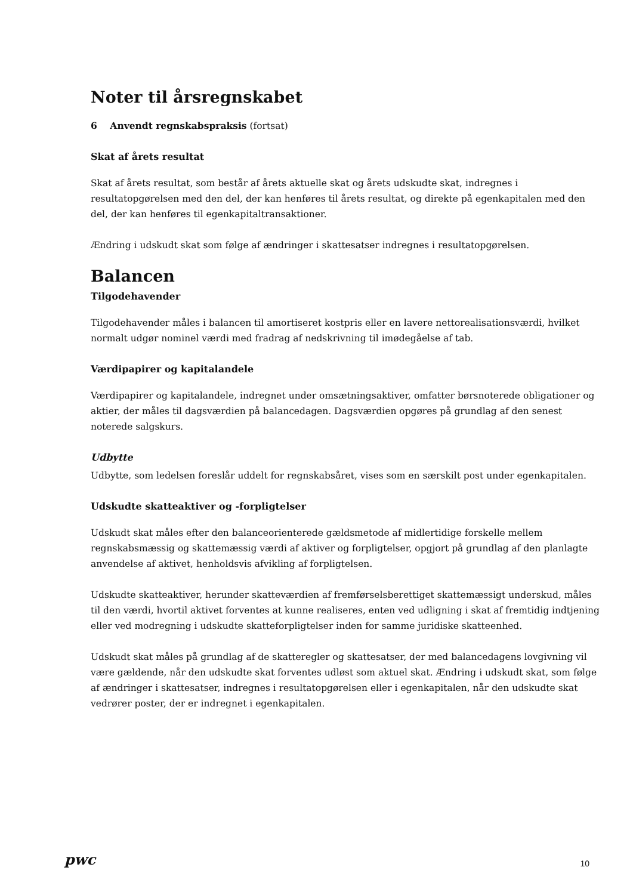Noter til årsregnskabet
6 Anvendt regnskabspraksis (fortsat)
Skat af årets resultat
Skat af årets resultat, som består af årets aktuelle skat og årets udskudte skat, indregnes i resultatopgørelsen med den del, der kan henføres til årets resultat, og direkte på egenkapitalen med den del, der kan henføres til egenkapitaltransaktioner.
Ændring i udskudt skat som følge af ændringer i skattesatser indregnes i resultatopgørelsen.
Balancen
Tilgodehavender
Tilgodehavender måles i balancen til amortiseret kostpris eller en lavere nettorealisationsværdi, hvilket normalt udgør nominel værdi med fradrag af nedskrivning til imødegåelse af tab.
Værdipapirer og kapitalandele
Værdipapirer og kapitalandele, indregnet under omsætningsaktiver, omfatter børsnoterede obligationer og aktier, der måles til dagsværdien på balancedagen. Dagsværdien opgøres på grundlag af den senest noterede salgskurs.
Udbytte
Udbytte, som ledelsen foreslår uddelt for regnskabsåret, vises som en særskilt post under egenkapitalen.
Udskudte skatteaktiver og -forpligtelser
Udskudt skat måles efter den balanceorienterede gældsmetode af midlertidige forskelle mellem regnskabsmæssig og skattemæssig værdi af aktiver og forpligtelser, opgjort på grundlag af den planlagte anvendelse af aktivet, henholdsvis afvikling af forpligtelsen.
Udskudte skatteaktiver, herunder skatteværdien af fremførselsberettiget skattemæssigt underskud, måles til den værdi, hvortil aktivet forventes at kunne realiseres, enten ved udligning i skat af fremtidig indtjening eller ved modregning i udskudte skatteforpligtelser inden for samme juridiske skatteenhed.
Udskudt skat måles på grundlag af de skatteregler og skattesatser, der med balancedagens lovgivning vil være gældende, når den udskudte skat forventes udløst som aktuel skat. Ændring i udskudt skat, som følge af ændringer i skattesatser, indregnes i resultatopgørelsen eller i egenkapitalen, når den udskudte skat vedrører poster, der er indregnet i egenkapitalen.
pwc 10